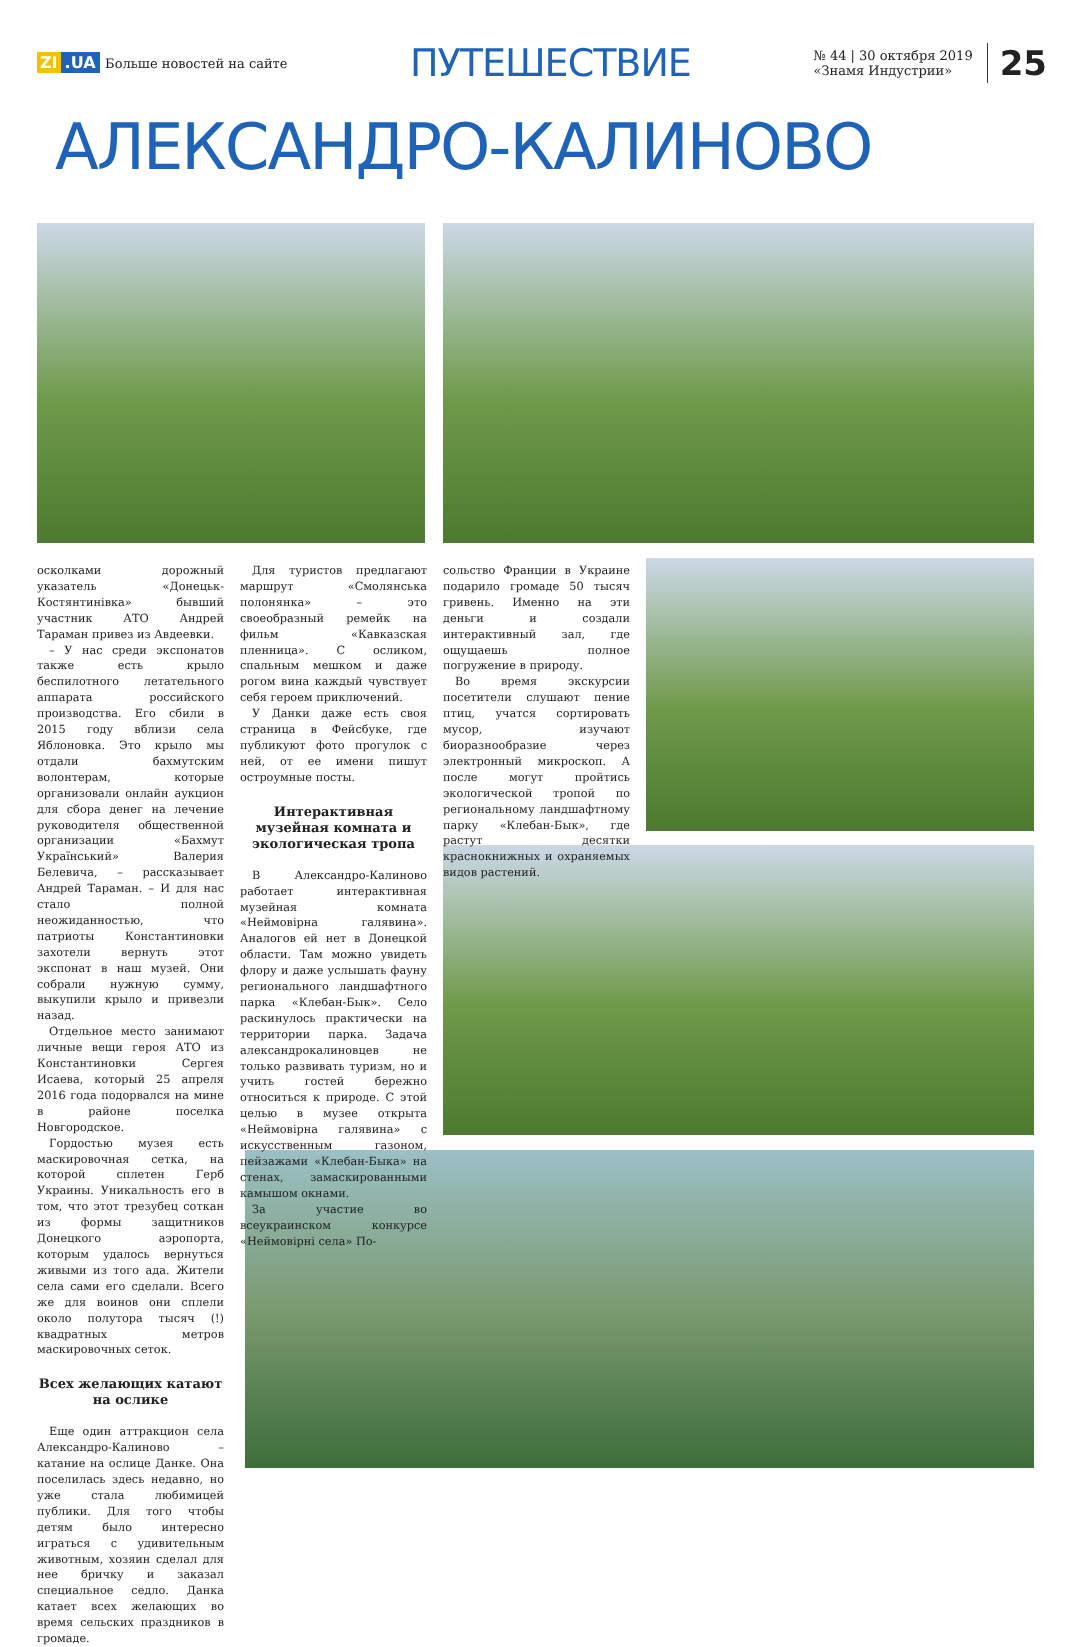ZI.UA Больше новостей на сайте
ПУТЕШЕСТВИЕ
№ 44 | 30 октября 2019
«Знамя Индустрии»
25
АЛЕКСАНДРО-КАЛИНОВО
осколками дорожный указатель «Донецьк-Костянтинівка» бывший участник АТО Андрей Тараман привез из Авдеевки.
– У нас среди экспонатов также есть крыло беспилотного летательного аппарата российского производства. Его сбили в 2015 году вблизи села Яблоновка. Это крыло мы отдали бахмутским волонтерам, которые организовали онлайн аукцион для сбора денег на лечение руководителя общественной организации «Бахмут Український» Валерия Белевича, – рассказывает Андрей Тараман. – И для нас стало полной неожиданностью, что патриоты Константиновки захотели вернуть этот экспонат в наш музей. Они собрали нужную сумму, выкупили крыло и привезли назад.
Отдельное место занимают личные вещи героя АТО из Константиновки Сергея Исаева, который 25 апреля 2016 года подорвался на мине в районе поселка Новгородское.
Гордостью музея есть маскировочная сетка, на которой сплетен Герб Украины. Уникальность его в том, что этот трезубец соткан из формы защитников Донецкого аэропорта, которым удалось вернуться живыми из того ада. Жители села сами его сделали. Всего же для воинов они сплели около полутора тысяч (!) квадратных метров маскировочных сеток.
Всех желающих катают на ослике
Еще один аттракцион села Александро-Калиново – катание на ослице Данке. Она поселилась здесь недавно, но уже стала любимицей публики. Для того чтобы детям было интересно играться с удивительным животным, хозяин сделал для нее бричку и заказал специальное седло. Данка катает всех желающих во время сельских праздников в громаде.
Для туристов предлагают маршрут «Смолянська полонянка» – это своеобразный ремейк на фильм «Кавказская пленница». С осликом, спальным мешком и даже рогом вина каждый чувствует себя героем приключений.
У Данки даже есть своя страница в Фейсбуке, где публикуют фото прогулок с ней, от ее имени пишут остроумные посты.
Интерактивная музейная комната и экологическая тропа
В Александро-Калиново работает интерактивная музейная комната «Неймовірна галявина». Аналогов ей нет в Донецкой области. Там можно увидеть флору и даже услышать фауну регионального ландшафтного парка «Клебан-Бык». Село раскинулось практически на территории парка. Задача александрокалиновцев не только развивать туризм, но и учить гостей бережно относиться к природе. С этой целью в музее открыта «Неймовірна галявина» с искусственным газоном, пейзажами «Клебан-Быка» на стенах, замаскированными камышом окнами.
За участие во всеукраинском конкурсе «Неймовірні села» По-
сольство Франции в Украине подарило громаде 50 тысяч гривень. Именно на эти деньги и создали интерактивный зал, где ощущаешь полное погружение в природу.
Во время экскурсии посетители слушают пение птиц, учатся сортировать мусор, изучают биоразнообразие через электронный микроскоп. А после могут пройтись экологической тропой по региональному ландшафтному парку «Клебан-Бык», где растут десятки краснокнижных и охраняемых видов растений.